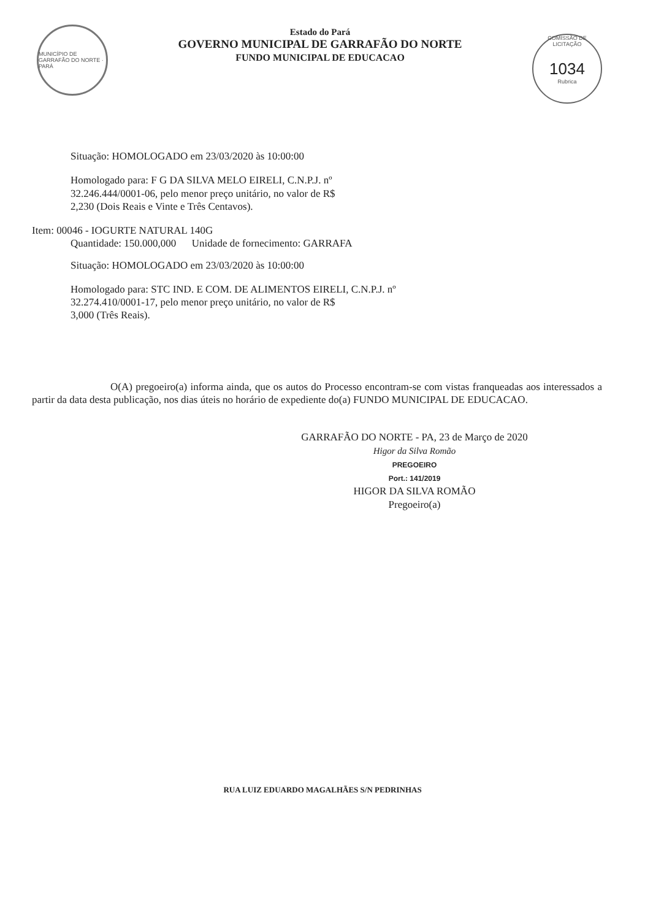MUNICÍPIO DE GARRAFÃO DO NORTE · PARÁ
Estado do Pará
GOVERNO MUNICIPAL DE GARRAFÃO DO NORTE
FUNDO MUNICIPAL DE EDUCACAO
COMISSÃO DE LICITAÇÃO
1034
Rubrica
Situação: HOMOLOGADO em 23/03/2020 às 10:00:00
Homologado para: F G DA SILVA MELO EIRELI, C.N.P.J. nº
32.246.444/0001-06, pelo menor preço unitário, no valor de R$
2,230 (Dois Reais e Vinte e Três Centavos).
Item: 00046 - IOGURTE NATURAL 140G
Quantidade: 150.000,000 Unidade de fornecimento: GARRAFA
Situação: HOMOLOGADO em 23/03/2020 às 10:00:00
Homologado para: STC IND. E COM. DE ALIMENTOS EIRELI, C.N.P.J. nº
32.274.410/0001-17, pelo menor preço unitário, no valor de R$
3,000 (Três Reais).
O(A) pregoeiro(a) informa ainda, que os autos do Processo encontram-se com vistas franqueadas aos interessados a partir da data desta publicação, nos dias úteis no horário de expediente do(a) FUNDO MUNICIPAL DE EDUCACAO.
GARRAFÃO DO NORTE - PA, 23 de Março de 2020
Higor da Silva Romão
PREGOEIRO
Port.: 141/2019
HIGOR DA SILVA ROMÃO
Pregoeiro(a)
RUA LUIZ EDUARDO MAGALHÃES S/N PEDRINHAS